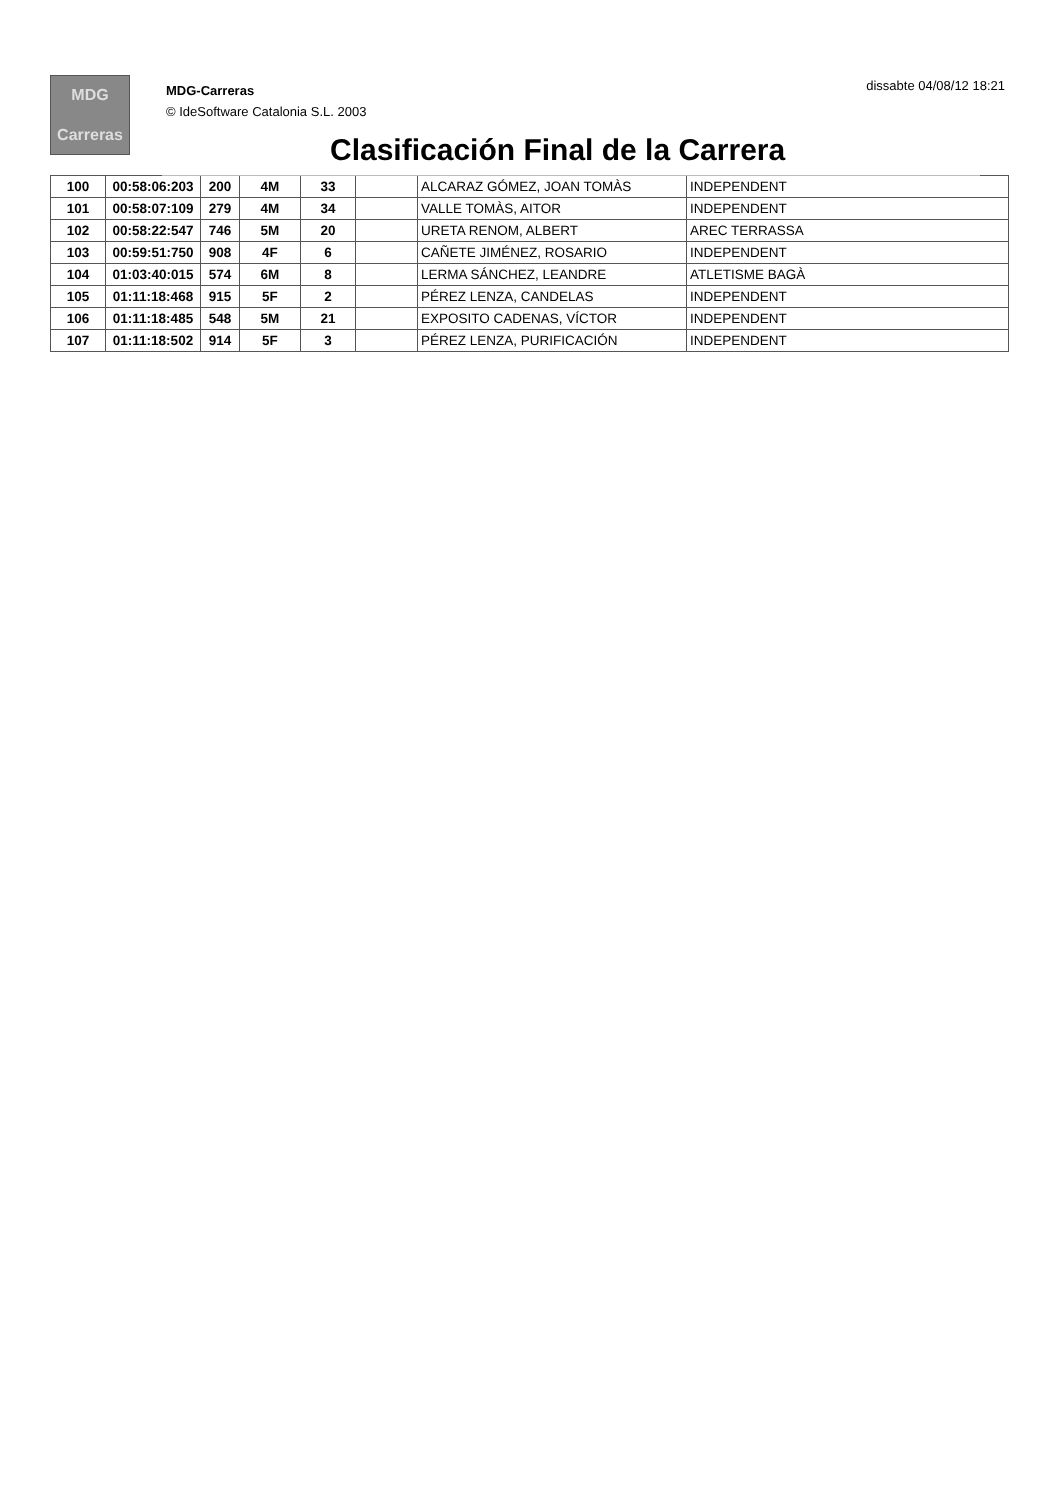MDG
Carreras
MDG-Carreras
© IdeSoftware Catalonia S.L. 2003
dissabte 04/08/12 18:21
Clasificación Final de la Carrera
| 100 | 00:58:06:203 | 200 | 4M | 33 | | ALCARAZ GÓMEZ, JOAN TOMÀS | INDEPENDENT |
| 101 | 00:58:07:109 | 279 | 4M | 34 | | VALLE TOMÀS, AITOR | INDEPENDENT |
| 102 | 00:58:22:547 | 746 | 5M | 20 | | URETA RENOM, ALBERT | AREC TERRASSA |
| 103 | 00:59:51:750 | 908 | 4F | 6 | | CAÑETE JIMÉNEZ, ROSARIO | INDEPENDENT |
| 104 | 01:03:40:015 | 574 | 6M | 8 | | LERMA SÁNCHEZ, LEANDRE | ATLETISME BAGÀ |
| 105 | 01:11:18:468 | 915 | 5F | 2 | | PÉREZ LENZA, CANDELAS | INDEPENDENT |
| 106 | 01:11:18:485 | 548 | 5M | 21 | | EXPOSITO CADENAS, VÍCTOR | INDEPENDENT |
| 107 | 01:11:18:502 | 914 | 5F | 3 | | PÉREZ LENZA, PURIFICACIÓN | INDEPENDENT |